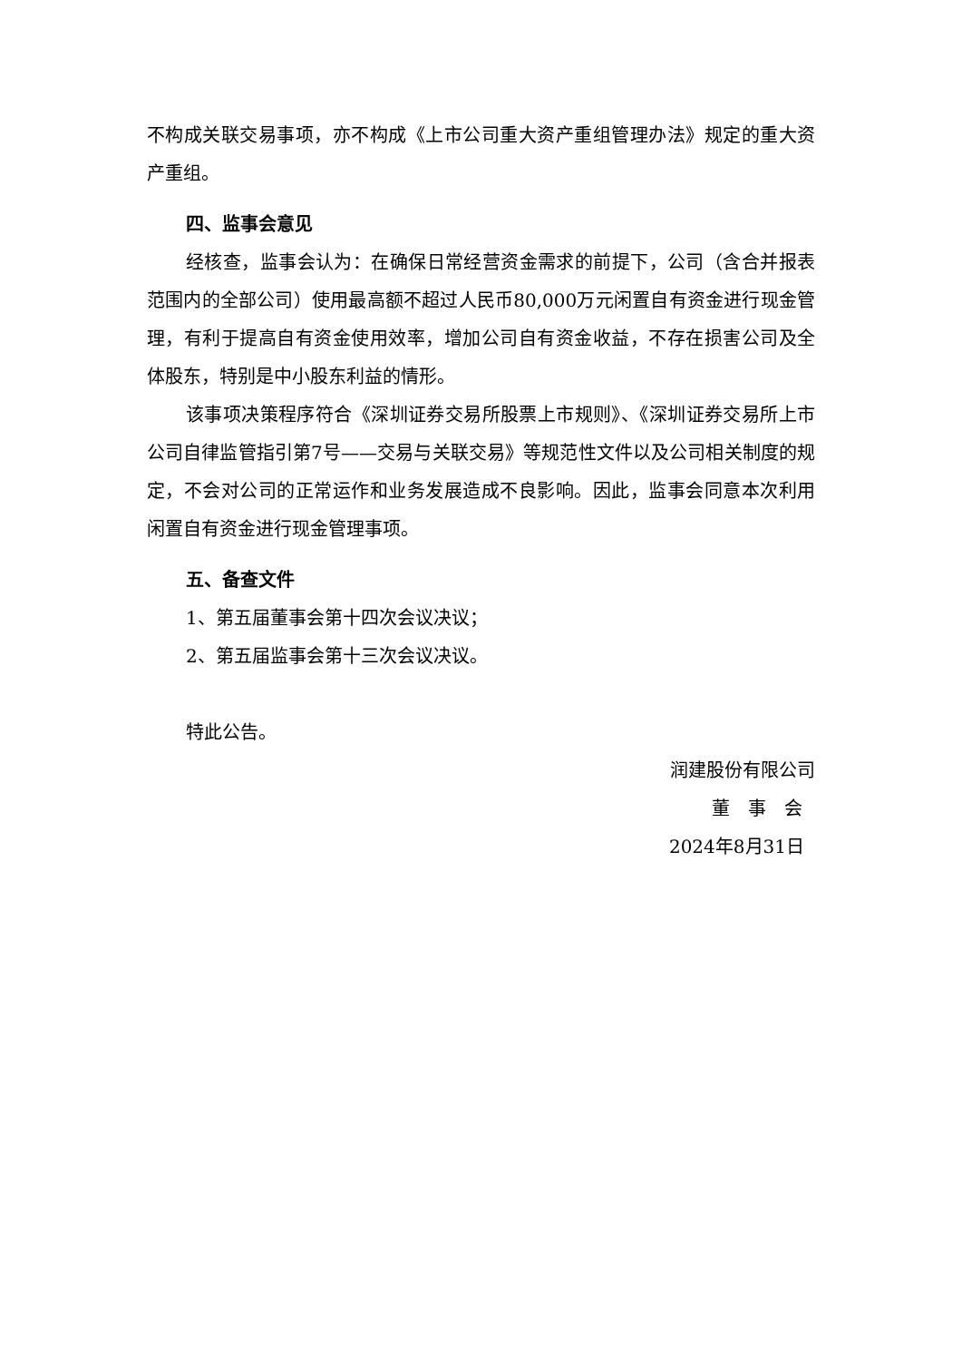不构成关联交易事项，亦不构成《上市公司重大资产重组管理办法》规定的重大资产重组。
四、监事会意见
经核查，监事会认为：在确保日常经营资金需求的前提下，公司（含合并报表范围内的全部公司）使用最高额不超过人民币80,000万元闲置自有资金进行现金管理，有利于提高自有资金使用效率，增加公司自有资金收益，不存在损害公司及全体股东，特别是中小股东利益的情形。
该事项决策程序符合《深圳证券交易所股票上市规则》、《深圳证券交易所上市公司自律监管指引第7号——交易与关联交易》等规范性文件以及公司相关制度的规定，不会对公司的正常运作和业务发展造成不良影响。因此，监事会同意本次利用闲置自有资金进行现金管理事项。
五、备查文件
1、第五届董事会第十四次会议决议；
2、第五届监事会第十三次会议决议。
特此公告。
润建股份有限公司
董　事　会
2024年8月31日